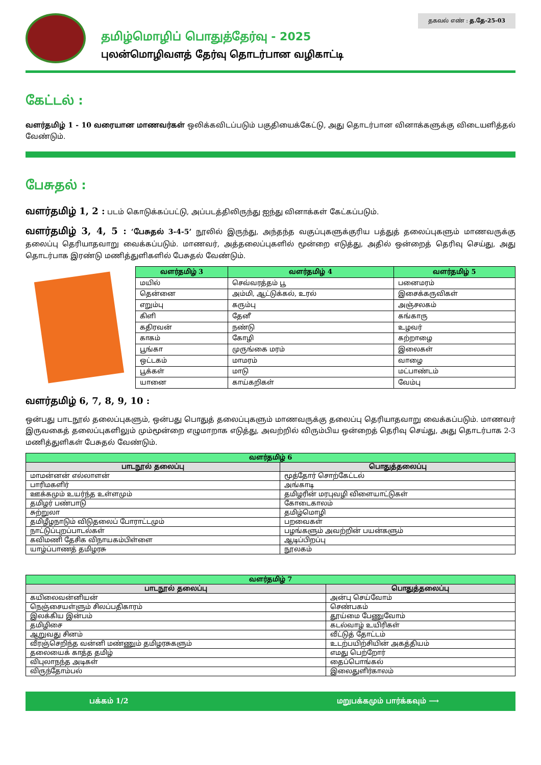தமிழ்மொழிப் பொதுத்தேர்வு - 2025
புலன்மொழிவளத் தேர்வு தொடர்பான வழிகாட்டி
தகவல் எண் : த.தே-25-03
கேட்டல் :
வளர்தமிழ் 1 - 10 வரையான மாணவர்கள் ஒலிக்கவிடப்படும் பகுதியைக்கேட்டு, அது தொடர்பான வினாக்களுக்கு விடையளித்தல் வேண்டும்.
பேசுதல் :
வளர்தமிழ் 1, 2 : படம் கொடுக்கப்பட்டு, அப்படத்திலிருந்து ஐந்து வினாக்கள் கேட்கப்படும்.
வளர்தமிழ் 3, 4, 5 : ‘பேசுதல் 3-4-5’ நூலில் இருந்து, அந்தந்த வகுப்புகளுக்குரிய பத்துத் தலைப்புகளும் மாணவருக்கு தலைப்பு தெரியாதவாறு வைக்கப்படும். மாணவர், அத்தலைப்புகளில் மூன்றை எடுத்து, அதில் ஒன்றைத் தெரிவு செய்து, அது தொடர்பாக இரண்டு மணித்துளிகளில் பேசுதல் வேண்டும்.
| வளர்தமிழ் 3 | வளர்தமிழ் 4 | வளர்தமிழ் 5 |
| --- | --- | --- |
| மயில் | செவ்வரத்தம் பூ | பனைமரம் |
| தென்னை | அம்மி, ஆட்டுக்கல், உரல் | இசைக்கருவிகள் |
| எறும்பு | கரும்பு | அஞ்சலகம் |
| கிளி | தேனீ | கங்காரு |
| கதிரவன் | நண்டு | உழவர் |
| காகம் | கோழி | கற்றாழை |
| பூங்கா | முருங்கை மரம் | இலைகள் |
| ஒட்டகம் | மாமரம் | வாழை |
| பூக்கள் | மாடு | மட்பாண்டம் |
| யானை | காய்கறிகள் | வேம்பு |
வளர்தமிழ் 6, 7, 8, 9, 10 :
ஒன்பது பாடநூல் தலைப்புகளும், ஒன்பது பொதுத் தலைப்புகளும் மாணவருக்கு தலைப்பு தெரியாதவாறு வைக்கப்படும். மாணவர் இருவகைத் தலைப்புகளிலும் மும்மூன்றை எழுமாறாக எடுத்து, அவற்றில் விரும்பிய ஒன்றைத் தெரிவு செய்து, அது தொடர்பாக 2-3 மணித்துளிகள் பேசுதல் வேண்டும்.
| வளர்தமிழ் 6 | |
| --- | --- |
| பாடநூல் தலைப்பு | பொதுத்தலைப்பு |
| மாமன்னன் எல்லாளன் | மூத்தோர் சொற்கேட்டல் |
| பாரிமகளிர் | அங்காடி |
| ஊக்கமும் உயர்ந்த உள்ளமும் | தமிழரின் மரபுவழி விளையாட்டுகள் |
| தமிழர் பண்பாடு | கோடைகாலம் |
| சுற்றுலா | தமிழ்மொழி |
| தமிழீழநாடும் விடுதலைப் போராட்டமும் | பறவைகள் |
| நாட்டுப்புறப்பாடல்கள் | பழங்களும் அவற்றின் பயன்களும் |
| கவிமணி தேசிக விநாயகம்பிள்ளை | ஆடிப்பிறப்பு |
| யாழ்ப்பாணத் தமிழரசு | நூலகம் |
| வளர்தமிழ் 7 | |
| --- | --- |
| பாடநூல் தலைப்பு | பொதுத்தலைப்பு |
| கயிலைவன்னியன் | அன்பு செய்வோம் |
| நெஞ்சையள்ளும் சிலப்பதிகாரம் | செண்பகம் |
| இலக்கிய இன்பம் | தூய்மை பேணுவோம் |
| தமிழிசை | கடல்வாழ் உயிரிகள் |
| ஆறுவது சினம் | வீட்டுத் தோட்டம் |
| வீரஞ்செறிந்த வன்னி மண்ணும் தமிழரசுகளும் | உடற்பயிற்சியின் அகத்தியம் |
| தலையைக் காத்த தமிழ் | எமது பெற்றோர் |
| விபுலாநந்த அடிகள் | தைப்பொங்கல் |
| விருந்தோம்பல் | இலைதுளிர்காலம் |
பக்கம் 1/2 மறுபக்கமும் பார்க்கவும் ⟶